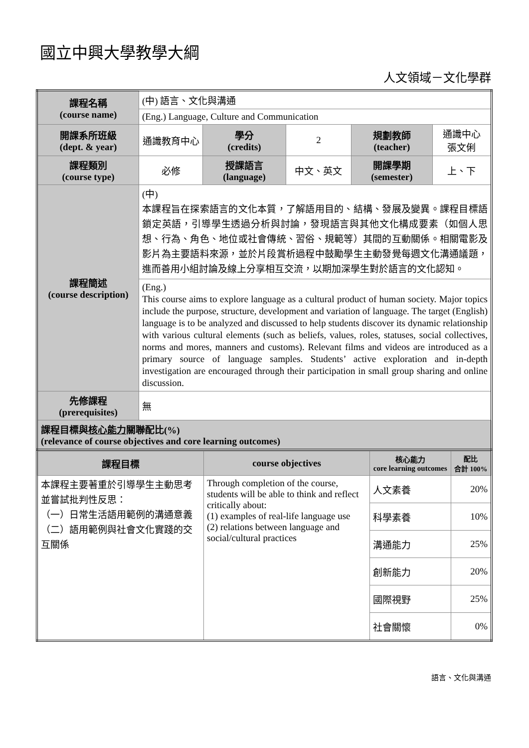國立中興大學教學大綱
人文領域－文化學群
| 課程名稱 (course name) | (中) 語言、文化與溝通 | | | | |
| | (Eng.) Language, Culture and Communication | | | | |
| 開課系所班級 (dept. & year) | 通識教育中心 | 學分 (credits) | 2 | 規劃教師 (teacher) | 通識中心 張文俐 |
| 課程類別 (course type) | 必修 | 授課語言 (language) | 中文、英文 | 開課學期 (semester) | 上、下 |
| 課程簡述 (course description) | (中) 本課程旨在探索語言的文化本質，了解語用目的、結構、發展及變異。課程目標語鎖定英語，引導學生透過分析與討論，發現語言與其他文化構成要素（如個人思想、行為、角色、地位或社會傳統、習俗、規範等）其間的互動關係。相關電影及影片為主要語料來源，並於片段賞析過程中鼓勵學生主動發覺每週文化溝通議題，進而善用小組討論及線上分享相互交流，以期加深學生對於語言的文化認知。 | | | | |
| | (Eng.) This course aims to explore language as a cultural product of human society. Major topics include the purpose, structure, development and variation of language. The target (English) language is to be analyzed and discussed to help students discover its dynamic relationship with various cultural elements (such as beliefs, values, roles, statuses, social collectives, norms and mores, manners and customs). Relevant films and videos are introduced as a primary source of language samples. Students’ active exploration and in-depth investigation are encouraged through their participation in small group sharing and online discussion. | | | | |
| 先修課程 (prerequisites) | 無 | | | | |
| 課程目標與 核心能力 關聯配比(%) (relevance of course objectives and core learning outcomes) | | | | | |
| 課程目標 | course objectives | 核心能力 core learning outcomes | 配比 合計 100% |
| --- | --- | --- | --- |
| 本課程主要著重於引導學生主動思考並嘗試批判性反思： （一）日常生活語用範例的溝通意義 （二）語用範例與社會文化實踐的交互關係 | Through completion of the course, students will be able to think and reflect critically about: (1) examples of real-life language use (2) relations between language and social/cultural practices | 人文素養 | 20% |
| | | 科學素養 | 10% |
| | | 溝通能力 | 25% |
| | | 創新能力 | 20% |
| | | 國際視野 | 25% |
| | | 社會關懷 | 0% |
語言、文化與溝通